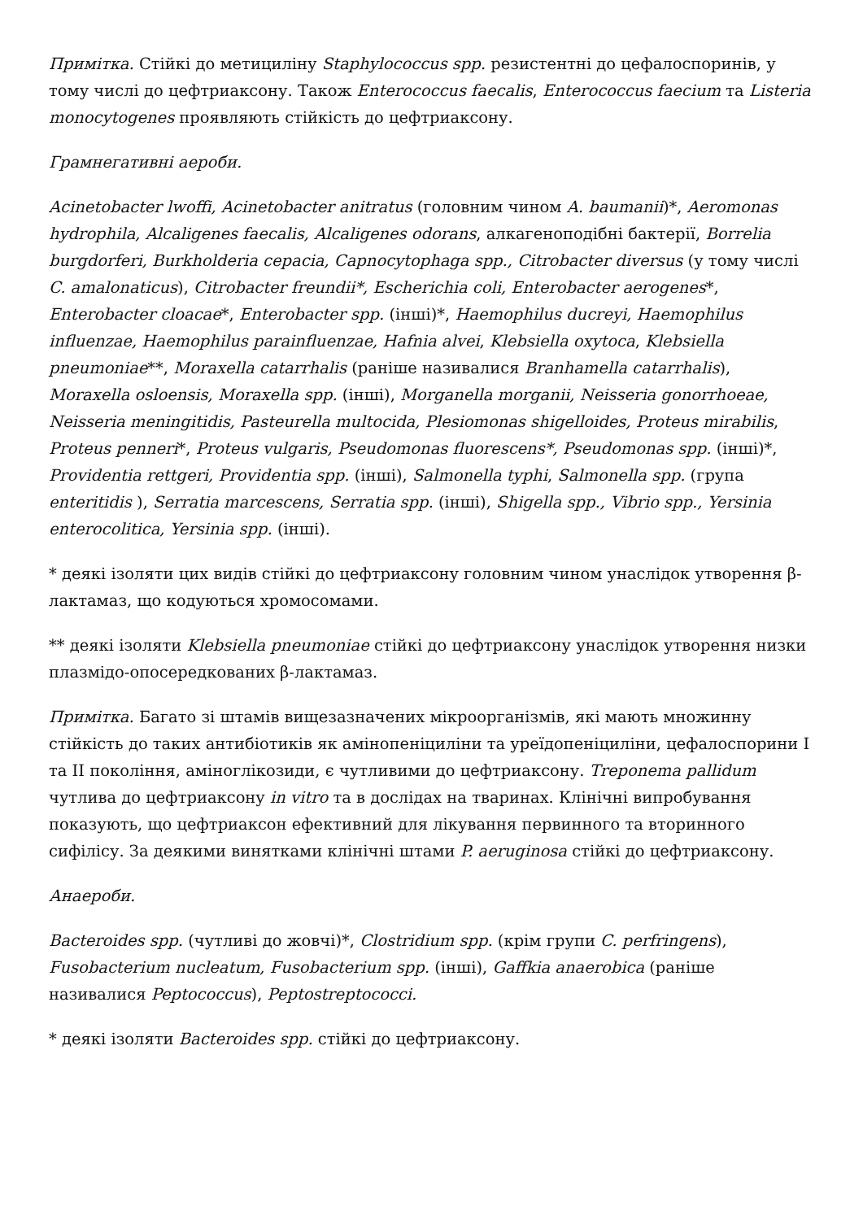Примітка. Стійкі до метициліну Staphylococcus spp. резистентні до цефалоспоринів, у тому числі до цефтриаксону. Також Enterococcus faecalis, Enterococcus faecium та Listeria monocytogenes проявляють стійкість до цефтриаксону.
Грамнегативні аероби.
Acinetobacter lwoffi, Acinetobacter anitratus (головним чином A. baumanii)*, Aeromonas hydrophila, Alcaligenes faecalis, Alcaligenes odorans, алкагеноподібні бактерії, Borrelia burgdorferi, Burkholderia cepacia, Capnocytophaga spp., Citrobacter diversus (у тому числі C. amalonaticus), Citrobacter freundii*, Escherichia coli, Enterobacter aerogenes*, Enterobacter cloacae*, Enterobacter spp. (інші)*, Haemophilus ducreyi, Haemophilus influenzae, Haemophilus parainfluenzae, Hafnia alvei, Klebsiella oxytoca, Klebsiella pneumoniae**, Moraxella catarrhalis (раніше називалися Branhamella catarrhalis), Moraxella osloensis, Moraxella spp. (інші), Morganella morganii, Neisseria gonorrhoeae, Neisseria meningitidis, Pasteurella multocida, Plesiomonas shigelloides, Proteus mirabilis, Proteus penneri*, Proteus vulgaris, Pseudomonas fluorescens*, Pseudomonas spp. (інші)*, Providentia rettgeri, Providentia spp. (інші), Salmonella typhi, Salmonella spp. (група enteritidis ), Serratia marcescens, Serratia spp. (інші), Shigella spp., Vibrio spp., Yersinia enterocolitica, Yersinia spp. (інші).
* деякі ізоляти цих видів стійкі до цефтриаксону головним чином унаслідок утворення β-лактамаз, що кодуються хромосомами.
** деякі ізоляти Klebsiella pneumoniae стійкі до цефтриаксону унаслідок утворення низки плазмідо-опосередкованих β-лактамаз.
Примітка. Багато зі штамів вищезазначених мікроорганізмів, які мають множинну стійкість до таких антибіотиків як амінопеніциліни та уреїдопеніциліни, цефалоспорини I та II покоління, аміноглікозиди, є чутливими до цефтриаксону. Treponema pallidum чутлива до цефтриаксону in vitro та в дослідах на тваринах. Клінічні випробування показують, що цефтриаксон ефективний для лікування первинного та вторинного сифілісу. За деякими винятками клінічні штами P. aeruginosa стійкі до цефтриаксону.
Анаероби.
Bacteroides spp. (чутливі до жовчі)*, Clostridium spp. (крім групи C. perfringens), Fusobacterium nucleatum, Fusobacterium spp. (інші), Gaffkia anaerobica (раніше називалися Peptococcus), Peptostreptococci.
* деякі ізоляти Bacteroides spp. стійкі до цефтриаксону.